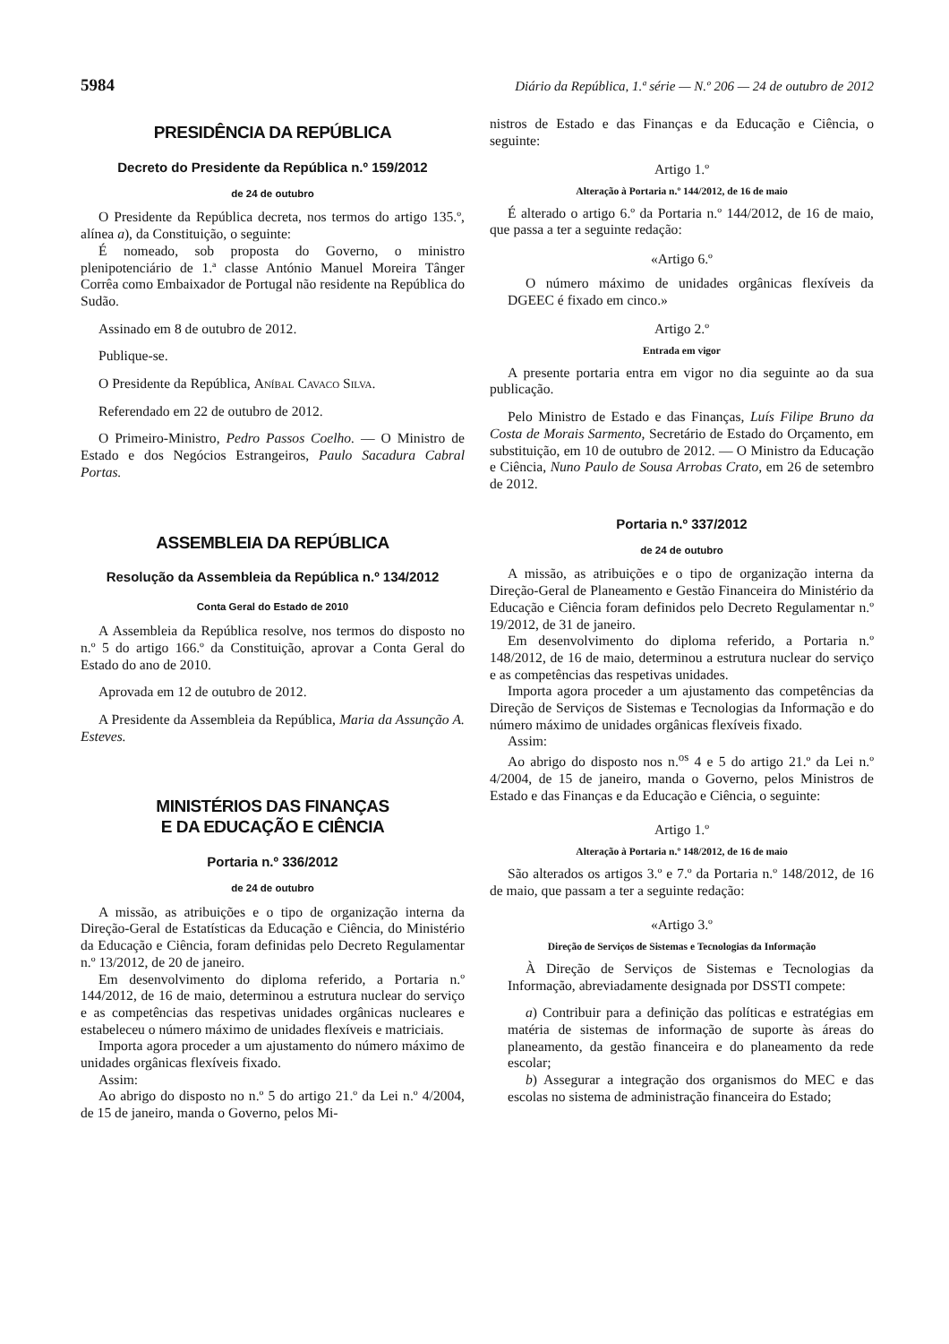5984 Diário da República, 1.ª série — N.º 206 — 24 de outubro de 2012
PRESIDÊNCIA DA REPÚBLICA
Decreto do Presidente da República n.º 159/2012
de 24 de outubro
O Presidente da República decreta, nos termos do artigo 135.º, alínea a), da Constituição, o seguinte:
É nomeado, sob proposta do Governo, o ministro plenipotenciário de 1.ª classe António Manuel Moreira Tânger Corrêa como Embaixador de Portugal não residente na República do Sudão.
Assinado em 8 de outubro de 2012.
Publique-se.
O Presidente da República, Aníbal Cavaco Silva.
Referendado em 22 de outubro de 2012.
O Primeiro-Ministro, Pedro Passos Coelho. — O Ministro de Estado e dos Negócios Estrangeiros, Paulo Sacadura Cabral Portas.
ASSEMBLEIA DA REPÚBLICA
Resolução da Assembleia da República n.º 134/2012
Conta Geral do Estado de 2010
A Assembleia da República resolve, nos termos do disposto no n.º 5 do artigo 166.º da Constituição, aprovar a Conta Geral do Estado do ano de 2010.
Aprovada em 12 de outubro de 2012.
A Presidente da Assembleia da República, Maria da Assunção A. Esteves.
MINISTÉRIOS DAS FINANÇAS
E DA EDUCAÇÃO E CIÊNCIA
Portaria n.º 336/2012
de 24 de outubro
A missão, as atribuições e o tipo de organização interna da Direção-Geral de Estatísticas da Educação e Ciência, do Ministério da Educação e Ciência, foram definidas pelo Decreto Regulamentar n.º 13/2012, de 20 de janeiro.
Em desenvolvimento do diploma referido, a Portaria n.º 144/2012, de 16 de maio, determinou a estrutura nuclear do serviço e as competências das respetivas unidades orgânicas nucleares e estabeleceu o número máximo de unidades flexíveis e matriciais.
Importa agora proceder a um ajustamento do número máximo de unidades orgânicas flexíveis fixado.
Assim:
Ao abrigo do disposto no n.º 5 do artigo 21.º da Lei n.º 4/2004, de 15 de janeiro, manda o Governo, pelos Mi-
nistros de Estado e das Finanças e da Educação e Ciência, o seguinte:
Artigo 1.º
Alteração à Portaria n.º 144/2012, de 16 de maio
É alterado o artigo 6.º da Portaria n.º 144/2012, de 16 de maio, que passa a ter a seguinte redação:
«Artigo 6.º
O número máximo de unidades orgânicas flexíveis da DGEEC é fixado em cinco.»
Artigo 2.º
Entrada em vigor
A presente portaria entra em vigor no dia seguinte ao da sua publicação.
Pelo Ministro de Estado e das Finanças, Luís Filipe Bruno da Costa de Morais Sarmento, Secretário de Estado do Orçamento, em substituição, em 10 de outubro de 2012. — O Ministro da Educação e Ciência, Nuno Paulo de Sousa Arrobas Crato, em 26 de setembro de 2012.
Portaria n.º 337/2012
de 24 de outubro
A missão, as atribuições e o tipo de organização interna da Direção-Geral de Planeamento e Gestão Financeira do Ministério da Educação e Ciência foram definidos pelo Decreto Regulamentar n.º 19/2012, de 31 de janeiro.
Em desenvolvimento do diploma referido, a Portaria n.º 148/2012, de 16 de maio, determinou a estrutura nuclear do serviço e as competências das respetivas unidades.
Importa agora proceder a um ajustamento das competências da Direção de Serviços de Sistemas e Tecnologias da Informação e do número máximo de unidades orgânicas flexíveis fixado.
Assim:
Ao abrigo do disposto nos n.<sup>os</sup> 4 e 5 do artigo 21.º da Lei n.º 4/2004, de 15 de janeiro, manda o Governo, pelos Ministros de Estado e das Finanças e da Educação e Ciência, o seguinte:
Artigo 1.º
Alteração à Portaria n.º 148/2012, de 16 de maio
São alterados os artigos 3.º e 7.º da Portaria n.º 148/2012, de 16 de maio, que passam a ter a seguinte redação:
«Artigo 3.º
Direção de Serviços de Sistemas e Tecnologias da Informação
À Direção de Serviços de Sistemas e Tecnologias da Informação, abreviadamente designada por DSSTI compete:
a) Contribuir para a definição das políticas e estratégias em matéria de sistemas de informação de suporte às áreas do planeamento, da gestão financeira e do planeamento da rede escolar;
b) Assegurar a integração dos organismos do MEC e das escolas no sistema de administração financeira do Estado;